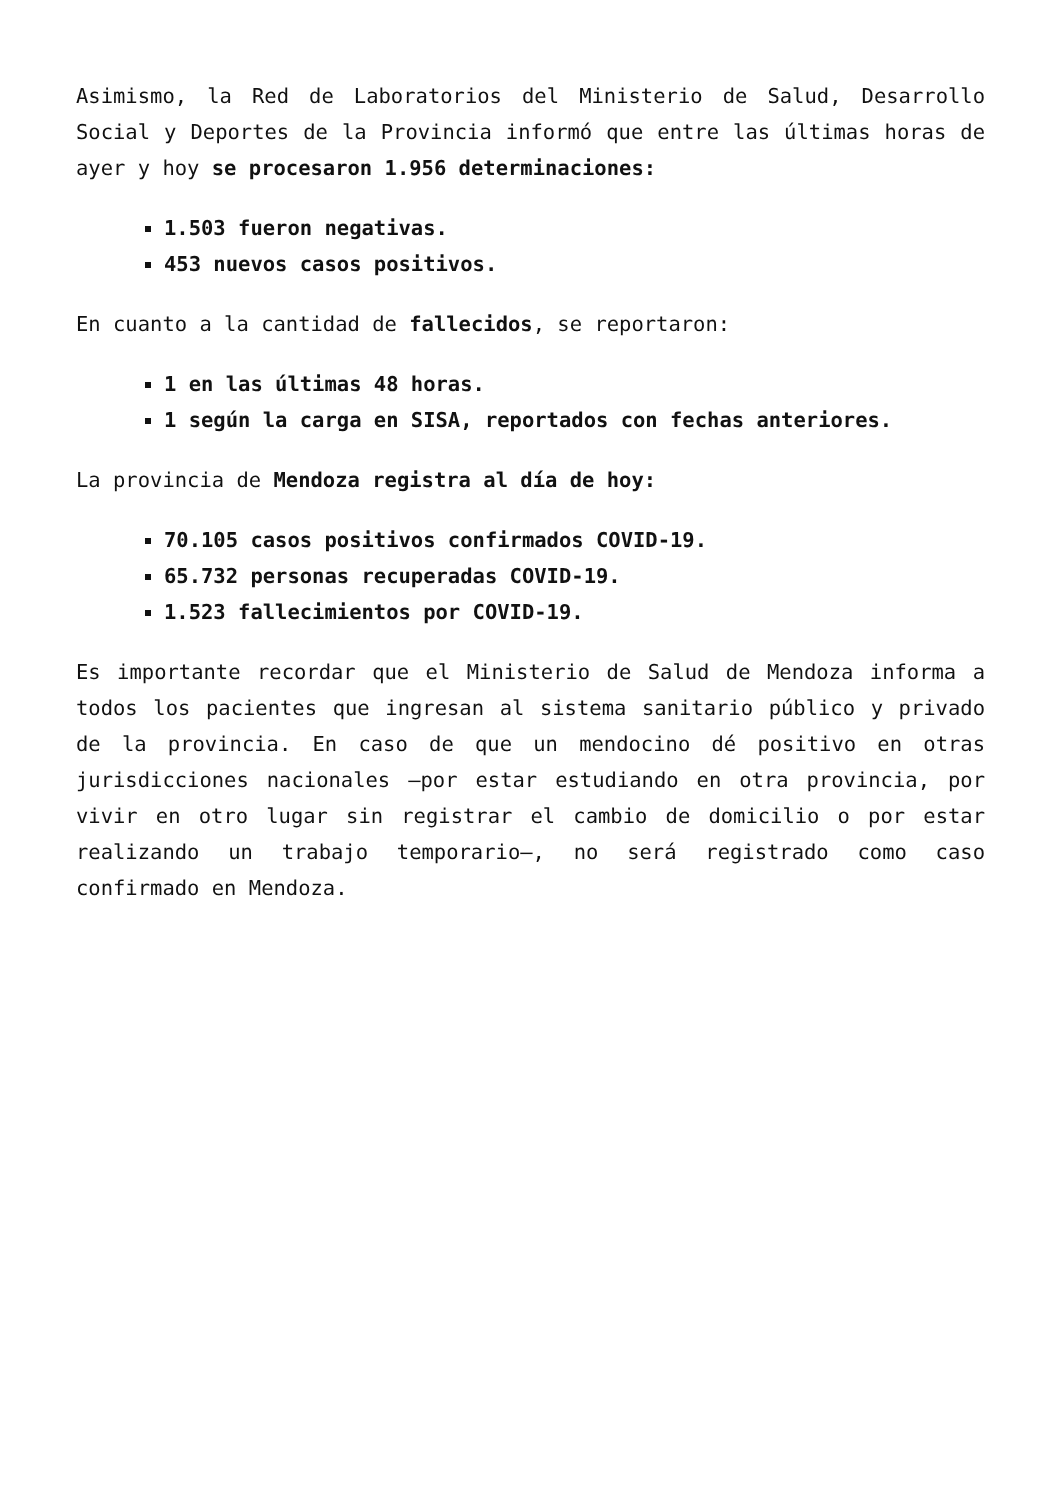Asimismo, la Red de Laboratorios del Ministerio de Salud, Desarrollo Social y Deportes de la Provincia informó que entre las últimas horas de ayer y hoy se procesaron 1.956 determinaciones:
1.503 fueron negativas.
453 nuevos casos positivos.
En cuanto a la cantidad de fallecidos, se reportaron:
1 en las últimas 48 horas.
1 según la carga en SISA, reportados con fechas anteriores.
La provincia de Mendoza registra al día de hoy:
70.105 casos positivos confirmados COVID-19.
65.732 personas recuperadas COVID-19.
1.523 fallecimientos por COVID-19.
Es importante recordar que el Ministerio de Salud de Mendoza informa a todos los pacientes que ingresan al sistema sanitario público y privado de la provincia. En caso de que un mendocino dé positivo en otras jurisdicciones nacionales –por estar estudiando en otra provincia, por vivir en otro lugar sin registrar el cambio de domicilio o por estar realizando un trabajo temporario–, no será registrado como caso confirmado en Mendoza.